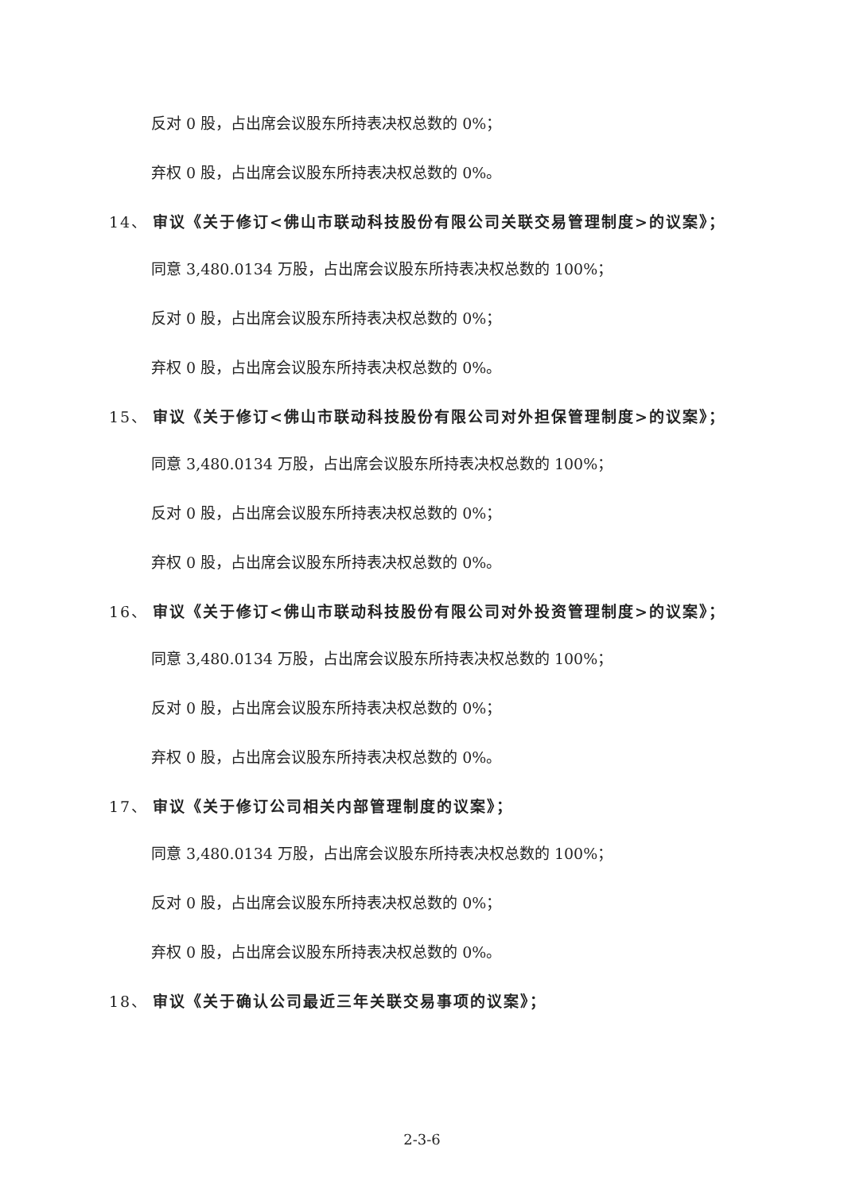反对 0 股，占出席会议股东所持表决权总数的 0%；
弃权 0 股，占出席会议股东所持表决权总数的 0%。
14、 审议《关于修订<佛山市联动科技股份有限公司关联交易管理制度>的议案》；
同意 3,480.0134 万股，占出席会议股东所持表决权总数的 100%；
反对 0 股，占出席会议股东所持表决权总数的 0%；
弃权 0 股，占出席会议股东所持表决权总数的 0%。
15、 审议《关于修订<佛山市联动科技股份有限公司对外担保管理制度>的议案》；
同意 3,480.0134 万股，占出席会议股东所持表决权总数的 100%；
反对 0 股，占出席会议股东所持表决权总数的 0%；
弃权 0 股，占出席会议股东所持表决权总数的 0%。
16、 审议《关于修订<佛山市联动科技股份有限公司对外投资管理制度>的议案》；
同意 3,480.0134 万股，占出席会议股东所持表决权总数的 100%；
反对 0 股，占出席会议股东所持表决权总数的 0%；
弃权 0 股，占出席会议股东所持表决权总数的 0%。
17、 审议《关于修订公司相关内部管理制度的议案》；
同意 3,480.0134 万股，占出席会议股东所持表决权总数的 100%；
反对 0 股，占出席会议股东所持表决权总数的 0%；
弃权 0 股，占出席会议股东所持表决权总数的 0%。
18、 审议《关于确认公司最近三年关联交易事项的议案》；
2-3-6